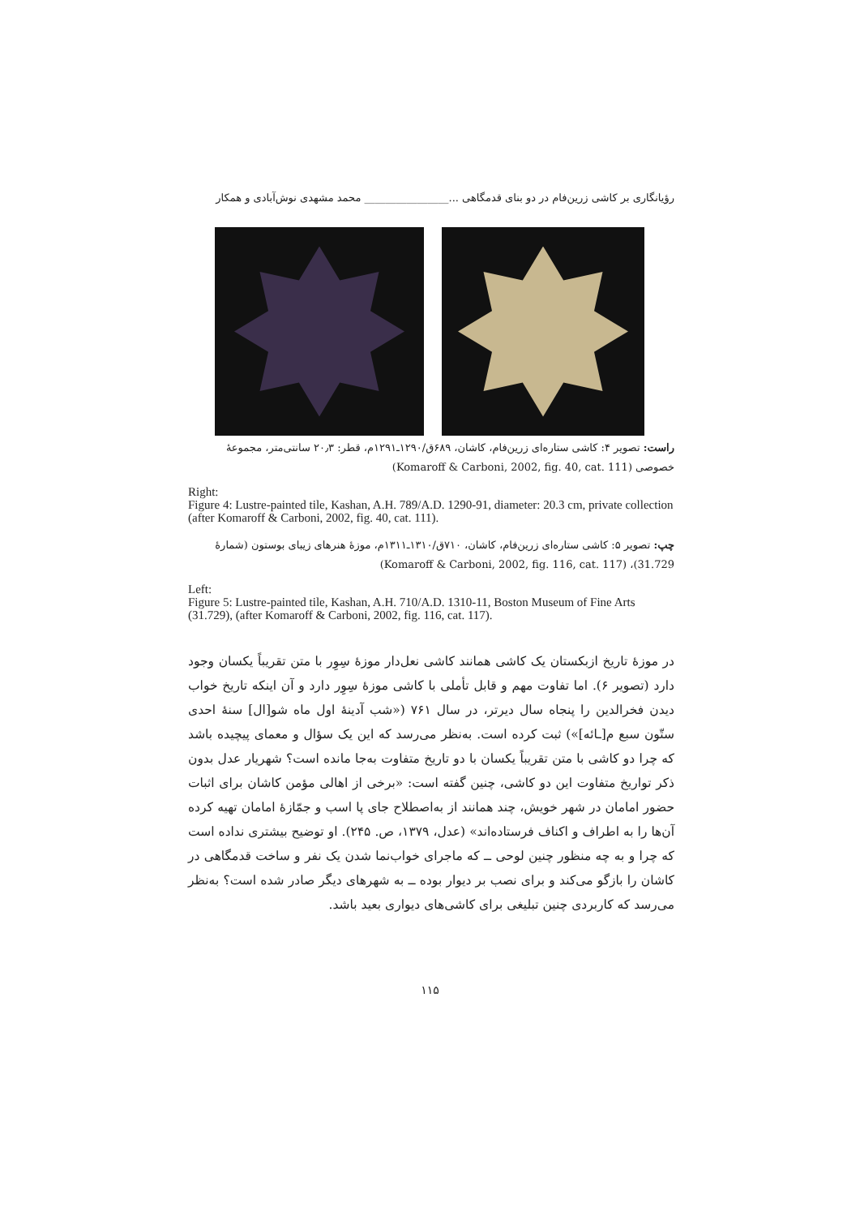رؤیانگاری بر کاشی زرین‌فام در دو بنای قدمگاهی ...________________ محمد مشهدی نوش‌آبادی و همکار
راست: تصویر ۴: کاشی ستاره‌ای زرین‌فام، کاشان، ۶۸۹ق/۱۲۹۰ـ۱۲۹۱م، قطر: ۲۰٫۳ سانتی‌متر، مجموعهٔ خصوصی (Komaroff & Carboni, 2002, fig. 40, cat. 111)
Right:
Figure 4: Lustre-painted tile, Kashan, A.H. 789/A.D. 1290-91, diameter: 20.3 cm, private collection (after Komaroff & Carboni, 2002, fig. 40, cat. 111).
چپ: تصویر ۵: کاشی ستاره‌ای زرین‌فام، کاشان، ۷۱۰ق/۱۳۱۰ـ۱۳۱۱م، موزهٔ هنرهای زیبای بوستون (شمارهٔ 31.729)، (Komaroff & Carboni, 2002, fig. 116, cat. 117)
Left:
Figure 5: Lustre-painted tile, Kashan, A.H. 710/A.D. 1310-11, Boston Museum of Fine Arts (31.729), (after Komaroff & Carboni, 2002, fig. 116, cat. 117).
در موزهٔ تاریخ ازبکستان یک کاشی همانند کاشی نعل‌دار موزهٔ سِوِر با متن تقریباً یکسان وجود دارد (تصویر ۶). اما تفاوت مهم و قابل تأملی با کاشی موزهٔ سِوِر دارد و آن اینکه تاریخ خواب دیدن فخرالدین را پنجاه سال دیرتر، در سال ۷۶۱ («شب آدینهٔ اول ماه شو[ال] سنهٔ احدی ستّون سبع م[ـائه]») ثبت کرده است. به‌نظر می‌رسد که این یک سؤال و معمای پیچیده باشد که چرا دو کاشی با متن تقریباً یکسان با دو تاریخ متفاوت به‌جا مانده است؟ شهریار عدل بدون ذکر تواریخ متفاوت این دو کاشی، چنین گفته است: «برخی از اهالی مؤمن کاشان برای اثبات حضور امامان در شهر خویش، چند همانند از به‌اصطلاح جای پا اسب و جمّازهٔ امامان تهیه کرده آن‌ها را به اطراف و اکناف فرستاده‌اند» (عدل، ۱۳۷۹، ص. ۲۴۵). او توضیح بیشتری نداده است که چرا و به چه منظور چنین لوحی ــ که ماجرای خواب‌نما شدن یک نفر و ساخت قدمگاهی در کاشان را بازگو می‌کند و برای نصب بر دیوار بوده ــ به شهرهای دیگر صادر شده است؟ به‌نظر می‌رسد که کاربردی چنین تبلیغی برای کاشی‌های دیواری بعید باشد.
۱۱۵